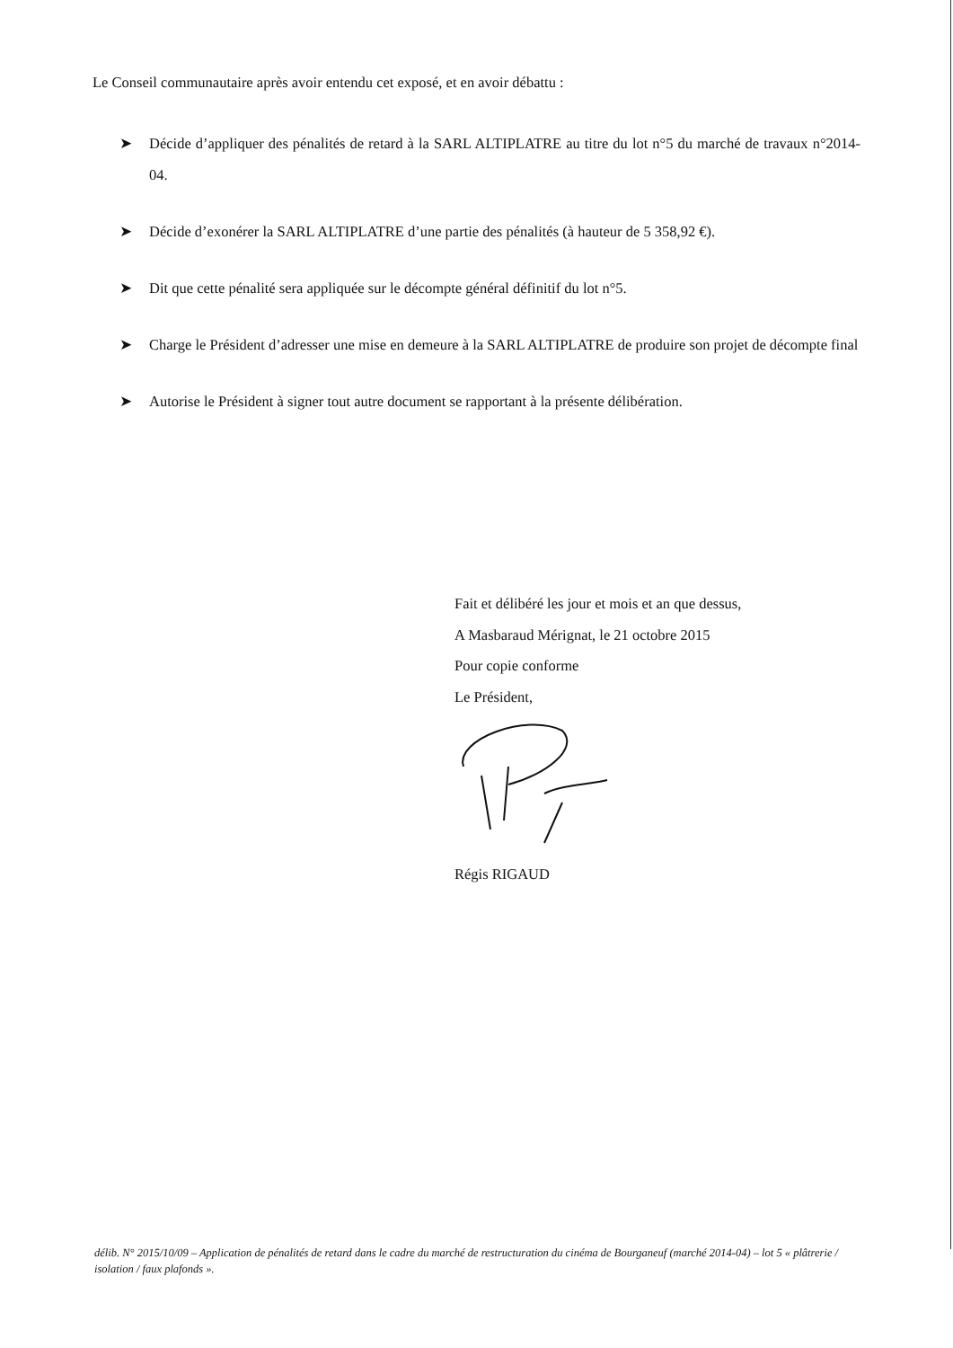Le Conseil communautaire après avoir entendu cet exposé, et en avoir débattu :
➤ Décide d’appliquer des pénalités de retard à la SARL ALTIPLATRE au titre du lot n°5 du marché de travaux n°2014-04.
➤ Décide d’exonérer la SARL ALTIPLATRE d’une partie des pénalités (à hauteur de 5 358,92 €).
➤ Dit que cette pénalité sera appliquée sur le décompte général définitif du lot n°5.
➤ Charge le Président d’adresser une mise en demeure à la SARL ALTIPLATRE de produire son projet de décompte final
➤ Autorise le Président à signer tout autre document se rapportant à la présente délibération.
Fait et délibéré les jour et mois et an que dessus,
A Masbaraud Mérignat, le 21 octobre 2015
Pour copie conforme
Le Président,
Régis RIGAUD
délib. N° 2015/10/09 – Application de pénalités de retard dans le cadre du marché de restructuration du cinéma de Bourganeuf (marché 2014-04) – lot 5 « plâtrerie / isolation / faux plafonds ».